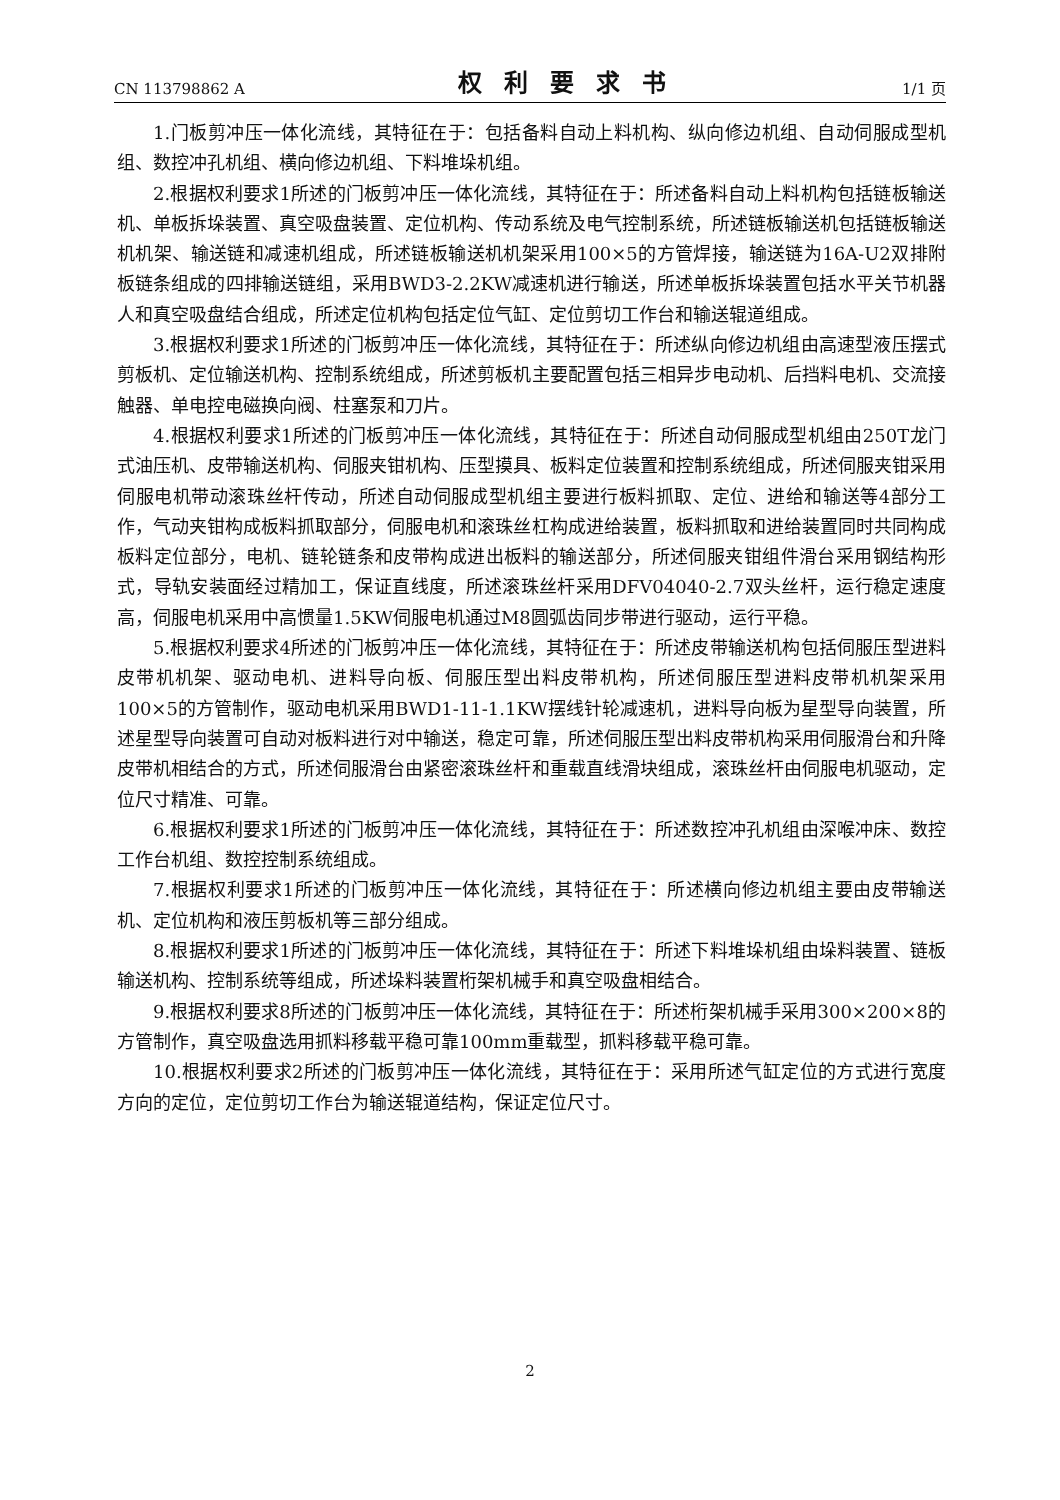CN 113798862 A 权利要求书 1/1 页
1.门板剪冲压一体化流线，其特征在于：包括备料自动上料机构、纵向修边机组、自动伺服成型机组、数控冲孔机组、横向修边机组、下料堆垛机组。
2.根据权利要求1所述的门板剪冲压一体化流线，其特征在于：所述备料自动上料机构包括链板输送机、单板拆垛装置、真空吸盘装置、定位机构、传动系统及电气控制系统，所述链板输送机包括链板输送机机架、输送链和减速机组成，所述链板输送机机架采用100×5的方管焊接，输送链为16A-U2双排附板链条组成的四排输送链组，采用BWD3-2.2KW减速机进行输送，所述单板拆垛装置包括水平关节机器人和真空吸盘结合组成，所述定位机构包括定位气缸、定位剪切工作台和输送辊道组成。
3.根据权利要求1所述的门板剪冲压一体化流线，其特征在于：所述纵向修边机组由高速型液压摆式剪板机、定位输送机构、控制系统组成，所述剪板机主要配置包括三相异步电动机、后挡料电机、交流接触器、单电控电磁换向阀、柱塞泵和刀片。
4.根据权利要求1所述的门板剪冲压一体化流线，其特征在于：所述自动伺服成型机组由250T龙门式油压机、皮带输送机构、伺服夹钳机构、压型摸具、板料定位装置和控制系统组成，所述伺服夹钳采用伺服电机带动滚珠丝杆传动，所述自动伺服成型机组主要进行板料抓取、定位、进给和输送等4部分工作，气动夹钳构成板料抓取部分，伺服电机和滚珠丝杠构成进给装置，板料抓取和进给装置同时共同构成板料定位部分，电机、链轮链条和皮带构成进出板料的输送部分，所述伺服夹钳组件滑台采用钢结构形式，导轨安装面经过精加工，保证直线度，所述滚珠丝杆采用DFV04040-2.7双头丝杆，运行稳定速度高，伺服电机采用中高惯量1.5KW伺服电机通过M8圆弧齿同步带进行驱动，运行平稳。
5.根据权利要求4所述的门板剪冲压一体化流线，其特征在于：所述皮带输送机构包括伺服压型进料皮带机机架、驱动电机、进料导向板、伺服压型出料皮带机构，所述伺服压型进料皮带机机架采用100×5的方管制作，驱动电机采用BWD1-11-1.1KW摆线针轮减速机，进料导向板为星型导向装置，所述星型导向装置可自动对板料进行对中输送，稳定可靠，所述伺服压型出料皮带机构采用伺服滑台和升降皮带机相结合的方式，所述伺服滑台由紧密滚珠丝杆和重载直线滑块组成，滚珠丝杆由伺服电机驱动，定位尺寸精准、可靠。
6.根据权利要求1所述的门板剪冲压一体化流线，其特征在于：所述数控冲孔机组由深喉冲床、数控工作台机组、数控控制系统组成。
7.根据权利要求1所述的门板剪冲压一体化流线，其特征在于：所述横向修边机组主要由皮带输送机、定位机构和液压剪板机等三部分组成。
8.根据权利要求1所述的门板剪冲压一体化流线，其特征在于：所述下料堆垛机组由垛料装置、链板输送机构、控制系统等组成，所述垛料装置桁架机械手和真空吸盘相结合。
9.根据权利要求8所述的门板剪冲压一体化流线，其特征在于：所述桁架机械手采用300×200×8的方管制作，真空吸盘选用抓料移载平稳可靠100mm重载型，抓料移载平稳可靠。
10.根据权利要求2所述的门板剪冲压一体化流线，其特征在于：采用所述气缸定位的方式进行宽度方向的定位，定位剪切工作台为输送辊道结构，保证定位尺寸。
2